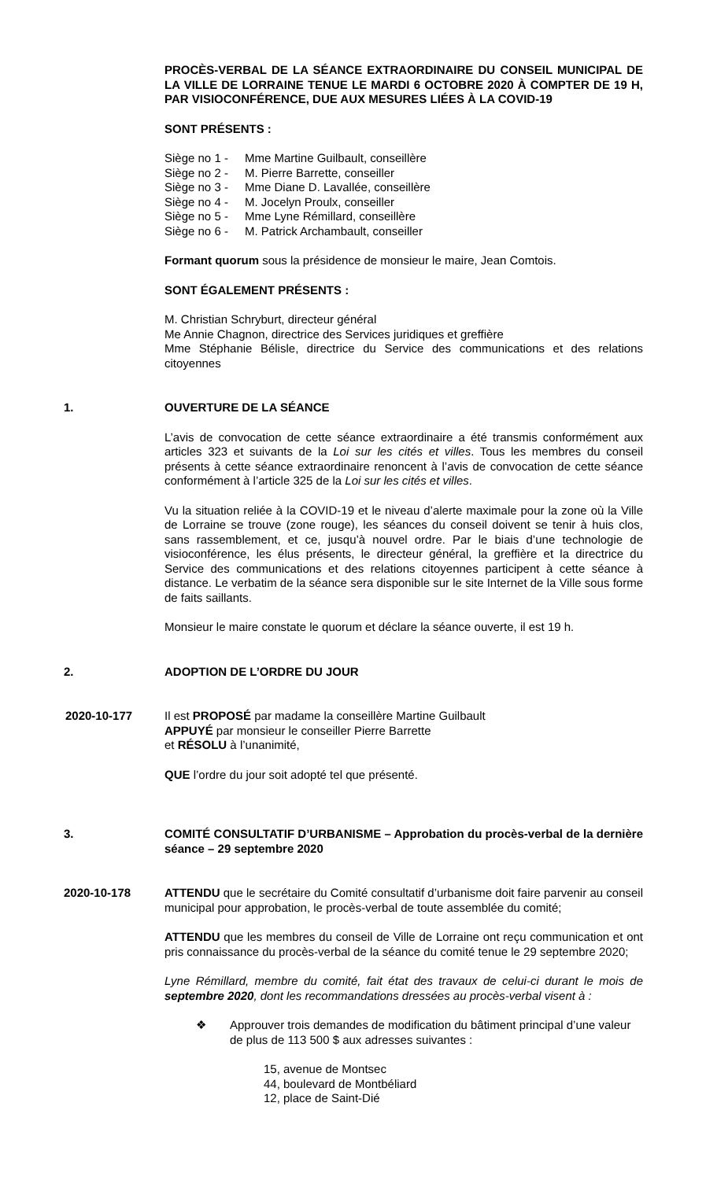PROCÈS-VERBAL DE LA SÉANCE EXTRAORDINAIRE DU CONSEIL MUNICIPAL DE LA VILLE DE LORRAINE TENUE LE MARDI 6 OCTOBRE 2020 À COMPTER DE 19 H, PAR VISIOCONFÉRENCE, DUE AUX MESURES LIÉES À LA COVID-19
SONT PRÉSENTS :
Siège no 1 - Mme Martine Guilbault, conseillère
Siège no 2 - M. Pierre Barrette, conseiller
Siège no 3 - Mme Diane D. Lavallée, conseillère
Siège no 4 - M. Jocelyn Proulx, conseiller
Siège no 5 - Mme Lyne Rémillard, conseillère
Siège no 6 - M. Patrick Archambault, conseiller
Formant quorum sous la présidence de monsieur le maire, Jean Comtois.
SONT ÉGALEMENT PRÉSENTS :
M. Christian Schryburt, directeur général
Me Annie Chagnon, directrice des Services juridiques et greffière
Mme Stéphanie Bélisle, directrice du Service des communications et des relations citoyennes
1.
OUVERTURE DE LA SÉANCE
L’avis de convocation de cette séance extraordinaire a été transmis conformément aux articles 323 et suivants de la Loi sur les cités et villes. Tous les membres du conseil présents à cette séance extraordinaire renoncent à l’avis de convocation de cette séance conformément à l’article 325 de la Loi sur les cités et villes.
Vu la situation reliée à la COVID-19 et le niveau d’alerte maximale pour la zone où la Ville de Lorraine se trouve (zone rouge), les séances du conseil doivent se tenir à huis clos, sans rassemblement, et ce, jusqu’à nouvel ordre. Par le biais d’une technologie de visioconférence, les élus présents, le directeur général, la greffière et la directrice du Service des communications et des relations citoyennes participent à cette séance à distance. Le verbatim de la séance sera disponible sur le site Internet de la Ville sous forme de faits saillants.
Monsieur le maire constate le quorum et déclare la séance ouverte, il est 19 h.
2.
ADOPTION DE L’ORDRE DU JOUR
2020-10-177
Il est PROPOSÉ par madame la conseillère Martine Guilbault
APPUYÉ par monsieur le conseiller Pierre Barrette
et RÉSOLU à l’unanimité,
QUE l’ordre du jour soit adopté tel que présenté.
3.
COMITÉ CONSULTATIF D’URBANISME – Approbation du procès-verbal de la dernière séance – 29 septembre 2020
2020-10-178
ATTENDU que le secrétaire du Comité consultatif d’urbanisme doit faire parvenir au conseil municipal pour approbation, le procès-verbal de toute assemblée du comité;
ATTENDU que les membres du conseil de Ville de Lorraine ont reçu communication et ont pris connaissance du procès-verbal de la séance du comité tenue le 29 septembre 2020;
Lyne Rémillard, membre du comité, fait état des travaux de celui-ci durant le mois de septembre 2020, dont les recommandations dressées au procès-verbal visent à :
❖ Approuver trois demandes de modification du bâtiment principal d’une valeur de plus de 113 500 $ aux adresses suivantes :
15, avenue de Montsec
44, boulevard de Montbéliard
12, place de Saint-Dié